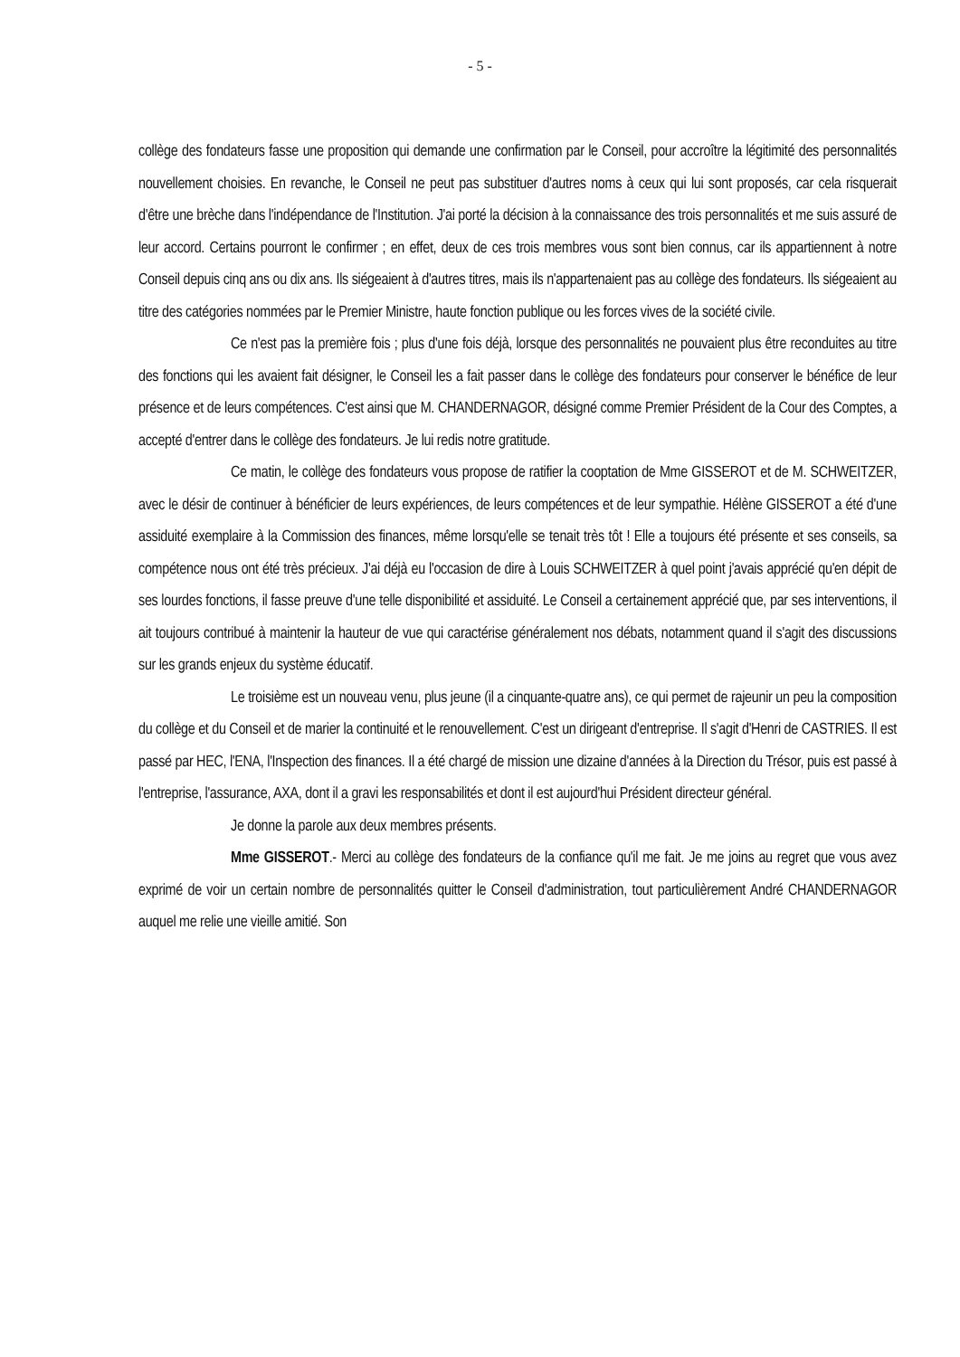- 5 -
collège des fondateurs fasse une proposition qui demande une confirmation par le Conseil, pour accroître la légitimité des personnalités nouvellement choisies. En revanche, le Conseil ne peut pas substituer d'autres noms à ceux qui lui sont proposés, car cela risquerait d'être une brèche dans l'indépendance de l'Institution. J'ai porté la décision à la connaissance des trois personnalités et me suis assuré de leur accord. Certains pourront le confirmer ; en effet, deux de ces trois membres vous sont bien connus, car ils appartiennent à notre Conseil depuis cinq ans ou dix ans. Ils siégeaient à d'autres titres, mais ils n'appartenaient pas au collège des fondateurs. Ils siégeaient au titre des catégories nommées par le Premier Ministre, haute fonction publique ou les forces vives de la société civile.
Ce n'est pas la première fois ; plus d'une fois déjà, lorsque des personnalités ne pouvaient plus être reconduites au titre des fonctions qui les avaient fait désigner, le Conseil les a fait passer dans le collège des fondateurs pour conserver le bénéfice de leur présence et de leurs compétences. C'est ainsi que M. CHANDERNAGOR, désigné comme Premier Président de la Cour des Comptes, a accepté d'entrer dans le collège des fondateurs. Je lui redis notre gratitude.
Ce matin, le collège des fondateurs vous propose de ratifier la cooptation de Mme GISSEROT et de M. SCHWEITZER, avec le désir de continuer à bénéficier de leurs expériences, de leurs compétences et de leur sympathie. Hélène GISSEROT a été d'une assiduité exemplaire à la Commission des finances, même lorsqu'elle se tenait très tôt ! Elle a toujours été présente et ses conseils, sa compétence nous ont été très précieux. J'ai déjà eu l'occasion de dire à Louis SCHWEITZER à quel point j'avais apprécié qu'en dépit de ses lourdes fonctions, il fasse preuve d'une telle disponibilité et assiduité. Le Conseil a certainement apprécié que, par ses interventions, il ait toujours contribué à maintenir la hauteur de vue qui caractérise généralement nos débats, notamment quand il s'agit des discussions sur les grands enjeux du système éducatif.
Le troisième est un nouveau venu, plus jeune (il a cinquante-quatre ans), ce qui permet de rajeunir un peu la composition du collège et du Conseil et de marier la continuité et le renouvellement. C'est un dirigeant d'entreprise. Il s'agit d'Henri de CASTRIES. Il est passé par HEC, l'ENA, l'Inspection des finances. Il a été chargé de mission une dizaine d'années à la Direction du Trésor, puis est passé à l'entreprise, l'assurance, AXA, dont il a gravi les responsabilités et dont il est aujourd'hui Président directeur général.
Je donne la parole aux deux membres présents.
Mme GISSEROT.- Merci au collège des fondateurs de la confiance qu'il me fait. Je me joins au regret que vous avez exprimé de voir un certain nombre de personnalités quitter le Conseil d'administration, tout particulièrement André CHANDERNAGOR auquel me relie une vieille amitié. Son